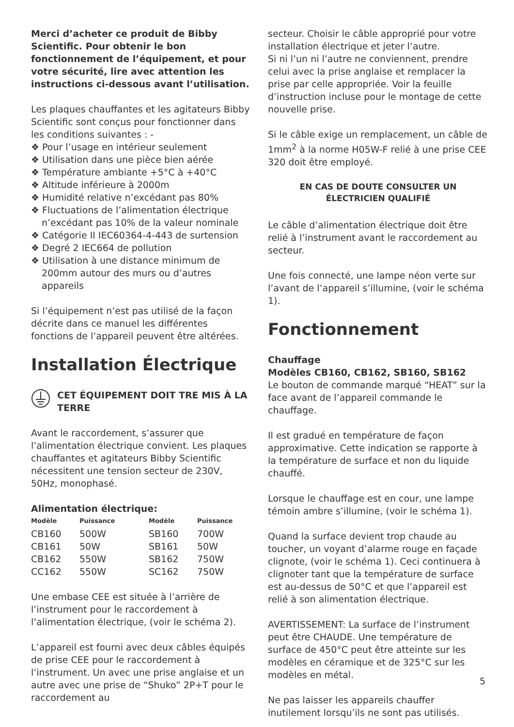Merci d’acheter ce produit de Bibby Scientific. Pour obtenir le bon fonctionnement de l’équipement, et pour votre sécurité, lire avec attention les instructions ci-dessous avant l’utilisation.
Les plaques chauffantes et les agitateurs Bibby Scientific sont conçus pour fonctionner dans les conditions suivantes : -
❖ Pour l’usage en intérieur seulement
❖ Utilisation dans une pièce bien aérée
❖ Température ambiante +5°C à +40°C
❖ Altitude inférieure à 2000m
❖ Humidité relative n’excédant pas 80%
❖ Fluctuations de l’alimentation électrique n’excédant pas 10% de la valeur nominale
❖ Catégorie II IEC60364-4-443 de surtension
❖ Degré 2 IEC664 de pollution
❖ Utilisation à une distance minimum de 200mm autour des murs ou d’autres appareils
Si l’équipement n’est pas utilisé de la façon décrite dans ce manuel les différentes fonctions de l’appareil peuvent être altérées.
Installation Électrique
CET ÉQUIPEMENT DOIT TRE MIS À LA TERRE
Avant le raccordement, s’assurer que l’alimentation électrique convient. Les plaques chauffantes et agitateurs Bibby Scientific nécessitent une tension secteur de 230V, 50Hz, monophasé.
Alimentation électrique:
| Modèle | Puissance | Modèle | Puissance |
| --- | --- | --- | --- |
| CB160 | 500W | SB160 | 700W |
| CB161 | 50W | SB161 | 50W |
| CB162 | 550W | SB162 | 750W |
| CC162 | 550W | SC162 | 750W |
Une embase CEE est située à l’arrière de l’instrument pour le raccordement à l’alimentation électrique, (voir le schéma 2).
L’appareil est fourni avec deux câbles équipés de prise CEE pour le raccordement à l’instrument. Un avec une prise anglaise et un autre avec une prise de “Shuko” 2P+T pour le raccordement au
secteur. Choisir le câble approprié pour votre installation électrique et jeter l’autre.
Si ni l’un ni l’autre ne conviennent, prendre celui avec la prise anglaise et remplacer la prise par celle appropriée. Voir la feuille d’instruction incluse pour le montage de cette nouvelle prise.
Si le câble exige un remplacement, un câble de 1mm<sup>2</sup> à la norme H05W-F relié à une prise CEE 320 doit être employé.
EN CAS DE DOUTE CONSULTER UN
ÉLECTRICIEN QUALIFIÉ
Le câble d’alimentation électrique doit être relié à l’instrument avant le raccordement au secteur.
Une fois connecté, une lampe néon verte sur l’avant de l’appareil s’illumine, (voir le schéma 1).
Fonctionnement
Chauffage
Modèles CB160, CB162, SB160, SB162
Le bouton de commande marqué “HEAT” sur la face avant de l’appareil commande le chauffage.
Il est gradué en température de façon approximative. Cette indication se rapporte à la température de surface et non du liquide chauffé.
Lorsque le chauffage est en cour, une lampe témoin ambre s’illumine, (voir le schéma 1).
Quand la surface devient trop chaude au toucher, un voyant d’alarme rouge en façade clignote, (voir le schéma 1). Ceci continuera à clignoter tant que la température de surface est au-dessus de 50°C et que l’appareil est relié à son alimentation électrique.
AVERTISSEMENT: La surface de l’instrument peut être CHAUDE. Une température de surface de 450°C peut être atteinte sur les modèles en céramique et de 325°C sur les modèles en métal.
Ne pas laisser les appareils chauffer inutilement lorsqu’ils ne sont pas utilisés.
5